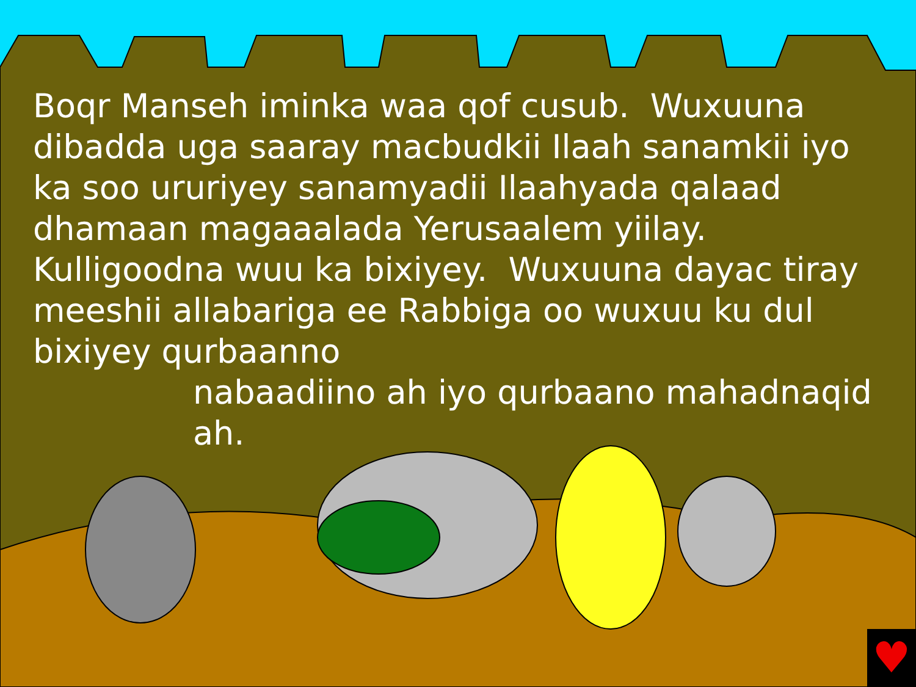Boqr Manseh iminka waa qof cusub. Wuxuuna dibadda uga saaray macbudkii Ilaah sanamkii iyo ka soo ururiyey sanamyadii Ilaahyada qalaad dhamaan magaaalada Yerusaalem yiilay. Kulligoodna wuu ka bixiyey. Wuxuuna dayac tiray meeshii allabariga ee Rabbiga oo wuxuu ku dul bixiyey qurbaanno
nabaadiino ah iyo qurbaano mahadnaqid ah.
♥